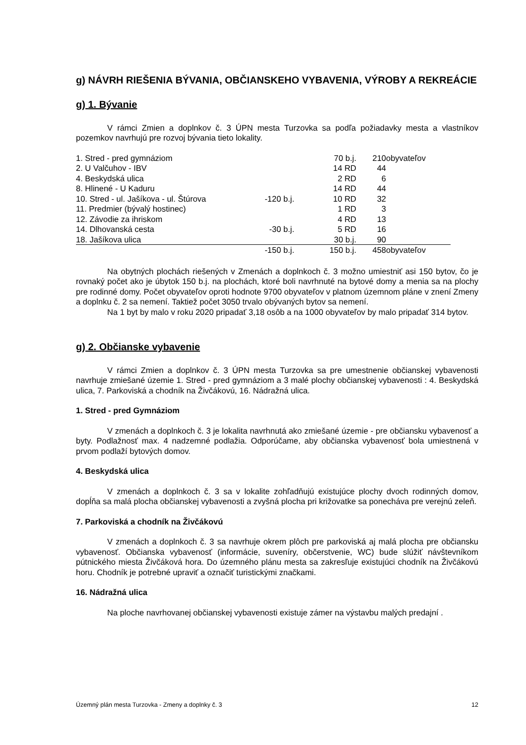g) NÁVRH RIEŠENIA BÝVANIA, OBČIANSKEHO VYBAVENIA, VÝROBY A REKREÁCIE
g) 1. Bývanie
V rámci Zmien a doplnkov č. 3 ÚPN mesta Turzovka sa podľa požiadavky mesta a vlastníkov pozemkov navrhujú pre rozvoj bývania tieto lokality.
| 1. Stred - pred gymnáziom | | 70 b.j. | | 210 | obyvateľov |
| 2. U Valčuhov - IBV | | 14 RD | | 44 | |
| 4. Beskydská ulica | | 2 RD | | 6 | |
| 8. Hlinené - U Kaduru | | 14 RD | | 44 | |
| 10. Stred - ul. Jašíkova - ul. Štúrova | -120 b.j. | 10 RD | | 32 | |
| 11. Predmier (bývalý hostinec) | | 1 RD | | 3 | |
| 12. Závodie za ihriskom | | 4 RD | | 13 | |
| 14. Dlhovanská cesta | -30 b.j. | 5 RD | | 16 | |
| 18. Jašíkova ulica | | 30 b.j. | | 90 | |
| | -150 b.j. | 150 b.j. | | 458 | obyvateľov |
Na obytných plochách riešených v Zmenách a doplnkoch č. 3 možno umiestniť asi 150 bytov, čo je rovnaký počet ako je úbytok 150 b.j. na plochách, ktoré boli navrhnuté na bytové domy a menia sa na plochy pre rodinné domy. Počet obyvateľov oproti hodnote 9700 obyvateľov v platnom územnom pláne v znení Zmeny a doplnku č. 2 sa nemení. Taktiež počet 3050 trvalo obývaných bytov sa nemení.
Na 1 byt by malo v roku 2020 pripadať 3,18 osôb a na 1000 obyvateľov by malo pripadať 314 bytov.
g) 2. Občianske vybavenie
V rámci Zmien a doplnkov č. 3 ÚPN mesta Turzovka sa pre umestnenie občianskej vybavenosti navrhuje zmiešané územie 1. Stred - pred gymnáziom a 3 malé plochy občianskej vybavenosti : 4. Beskydská ulica, 7. Parkoviská a chodník na Živčákovú, 16. Nádražná ulica.
1. Stred - pred Gymnáziom
V zmenách a doplnkoch č. 3 je lokalita navrhnutá ako zmiešané územie - pre občiansku vybavenosť a byty. Podlažnosť max. 4 nadzemné podlažia. Odporúčame, aby občianska vybavenosť bola umiestnená v prvom podlaží bytových domov.
4. Beskydská ulica
V zmenách a doplnkoch č. 3 sa v lokalite zohľadňujú existujúce plochy dvoch rodinných domov, dopĺňa sa malá plocha občianskej vybavenosti a zvyšná plocha pri križovatke sa ponecháva pre verejnú zeleň.
7. Parkoviská a chodník na Živčákovú
V zmenách a doplnkoch č. 3 sa navrhuje okrem plôch pre parkoviská aj malá plocha pre občiansku vybavenosť. Občianska vybavenosť (informácie, suveníry, občerstvenie, WC) bude slúžiť návštevníkom pútnického miesta Živčáková hora. Do územného plánu mesta sa zakresľuje existujúci chodník na Živčákovú horu. Chodník je potrebné upraviť a označiť turistickými značkami.
16. Nádražná ulica
Na ploche navrhovanej občianskej vybavenosti existuje zámer na výstavbu malých predajní .
Územný plán mesta Turzovka - Zmeny a doplnky č. 3 12